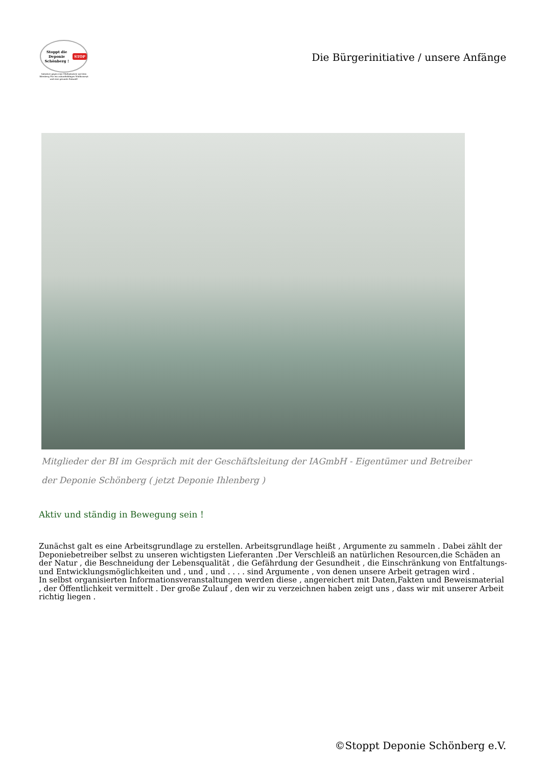Stoppt die Deponie Schönberg ! STOP
Initiative gegen eine Müllindustrie auf dem Ihlenberg Für ein zukunftsfähiges Müllkonzept und eine gesunde Zukunft!
Die Bürgerinitiative / unsere Anfänge
Mitglieder der BI im Gespräch mit der Geschäftsleitung der IAGmbH - Eigentümer und Betreiber der Deponie Schönberg ( jetzt Deponie Ihlenberg )
Aktiv und ständig in Bewegung sein !
Zunächst galt es eine Arbeitsgrundlage zu erstellen. Arbeitsgrundlage heißt , Argumente zu sammeln . Dabei zählt der Deponiebetreiber selbst zu unseren wichtigsten Lieferanten .Der Verschleiß an natürlichen Resourcen,die Schäden an der Natur , die Beschneidung der Lebensqualität , die Gefährdung der Gesundheit , die Einschränkung von Entfaltungs- und Entwicklungsmöglichkeiten und , und , und . . . . sind Argumente , von denen unsere Arbeit getragen wird .
In selbst organisierten Informationsveranstaltungen werden diese , angereichert mit Daten,Fakten und Beweismaterial , der Öffentlichkeit vermittelt . Der große Zulauf , den wir zu verzeichnen haben zeigt uns , dass wir mit unserer Arbeit richtig liegen .
©Stoppt Deponie Schönberg e.V.